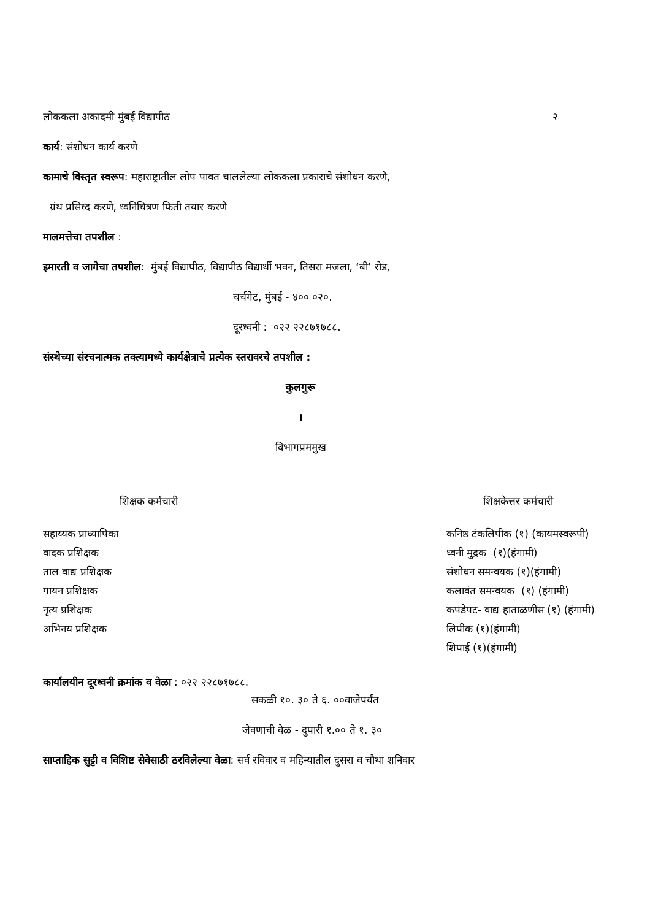लोककला अकादमी मुंबई विद्यापीठ २
कार्य: संशोधन कार्य करणे
कामाचे विस्तृत स्वरूप: महाराष्ट्रातील लोप पावत चाललेल्या लोककला प्रकाराचे संशोधन करणे,
ग्रंथ प्रसिध्द करणे, ध्वनिचित्रण फिती तयार करणे
मालमत्तेचा तपशील :
इमारती व जागेचा तपशील: मुंबई विद्यापीठ, विद्यापीठ विद्यार्थी भवन, तिसरा मजला, ‘बी’ रोड,
चर्चगेट, मुंबई - ४०० ०२०.
दूरध्वनी : ०२२ २२८७१७८८.
संस्थेच्या संरचनात्मक तक्त्यामध्ये कार्यक्षेत्राचे प्रत्येक स्तरावरचे तपशील :
कुलगुरू
।
विभागप्रममुख
शिक्षक कर्मचारी
सहाय्यक प्राध्यापिका
वादक प्रशिक्षक
ताल वाद्य प्रशिक्षक
गायन प्रशिक्षक
नृत्य प्रशिक्षक
अभिनय प्रशिक्षक
शिक्षकेत्तर कर्मचारी
कनिष्ठ टंकलिपीक (१) (कायमस्वरूपी)
ध्वनी मुद्रक (१)(हंगामी)
संशोधन समन्वयक (१)(हंगामी)
कलावंत समन्वयक (१) (हंगामी)
कपडेपट- वाद्य हाताळणीस (१) (हंगामी)
लिपीक (१)(हंगामी)
शिपाई (१)(हंगामी)
कार्यालयीन दूरध्वनी क्रमांक व वेळा : ०२२ २२८७१७८८.
सकळी १०. ३० ते ६. ००वाजेपर्यंत
जेवणाची वेळ - दुपारी १.०० ते १. ३०
साप्ताहिक सुट्टी व विशिष्ट सेवेसाठी ठरविलेल्या वेळा: सर्व रविवार व महिन्यातील दुसरा व चौथा शनिवार